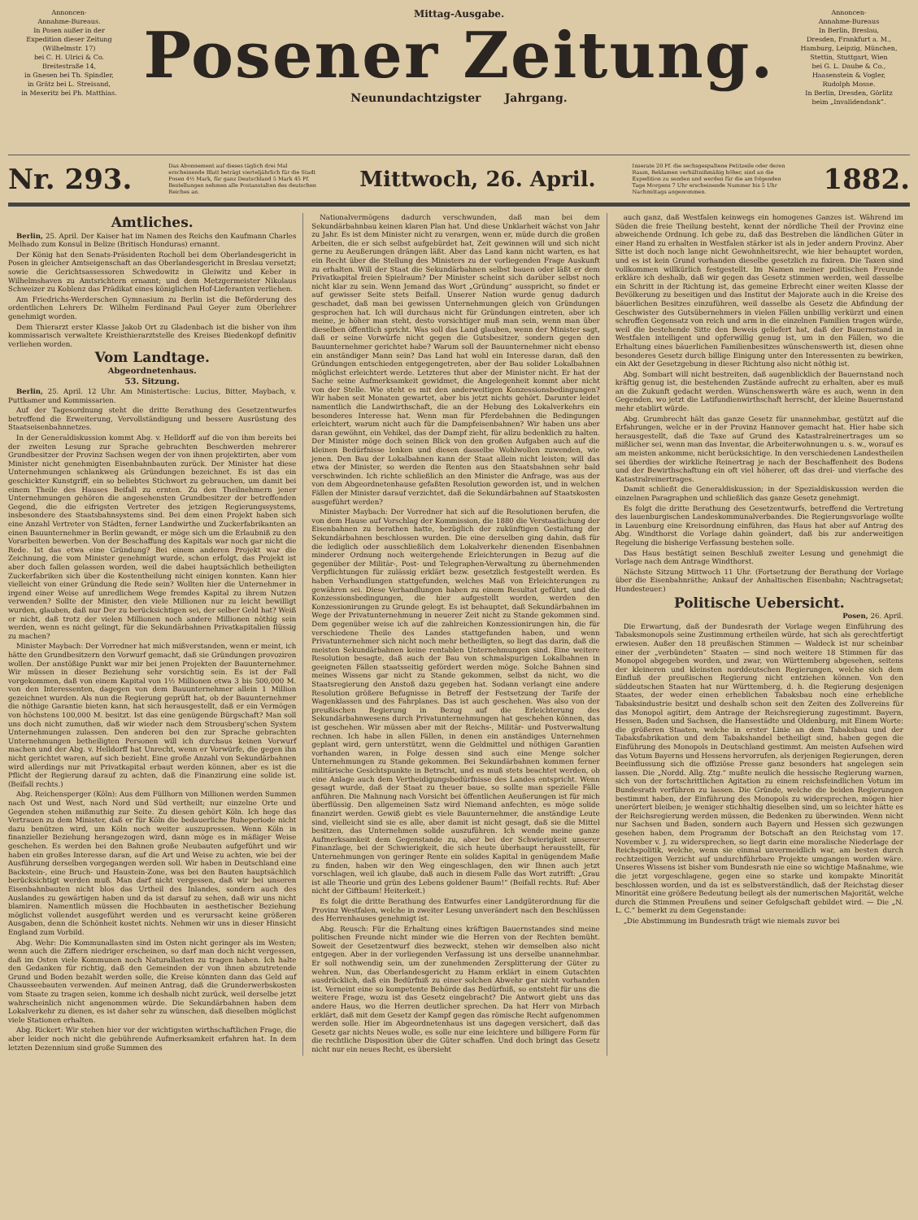Annoncen-
Annahme-Bureaus.
In Posen außer in der
Expedition dieser Zeitung
(Wilhelmstr. 17)
bei C. H. Ulrici & Co.
Breitestraße 14,
in Gnesen bei Th. Spindler,
in Grätz bei L. Streisand,
in Meseritz bei Ph. Matthias.
Mittag-Ausgabe.
Posener Zeitung.
Neunundachtzigster Jahrgang.
Annoncen-
Annahme-Bureaus
In Berlin, Breslau,
Dresden, Frankfurt a. M.,
Hamburg, Leipzig, München,
Stettin, Stuttgart, Wien
bei G. L. Daube & Co.,
Haasenstein & Vogler,
Rudolph Mosse.
In Berlin, Dresden, Görlitz
beim „Invalidendank“.
Nr. 293.
Das Abonnement auf dieses täglich drei Mal erscheinende Blatt beträgt vierteljährlich für die Stadt Posen 4½ Mark, für ganz Deutschland 5 Mark 45 Pf. Bestellungen nehmen alle Postanstalten des deutschen Reiches an.
Mittwoch, 26. April.
Inserate 20 Pf. die sechsgespaltene Petitzeile oder deren Raum, Reklamen verhältnißmäßig höher, sind an die Expedition zu senden und werden für die am folgenden Tage Morgens 7 Uhr erscheinende Nummer bis 5 Uhr Nachmittags angenommen.
1882.
Amtliches.
Berlin, 25. April. Der Kaiser hat im Namen des Reichs den Kaufmann Charles Melhado zum Konsul in Belize (Britisch Honduras) ernannt.
Der König hat den Senats-Präsidenten Rocholl bei dem Oberlandesgericht in Posen in gleicher Amtseigenschaft an das Oberlandesgericht in Breslau versetzt; sowie die Gerichtsassessoren Schwedowitz in Gleiwitz und Keber in Wilhelmshaven zu Amtsrichtern ernannt; und dem Metzgermeister Nikolaus Schweizer zu Koblenz das Prädikat eines königlichen Hof-Lieferanten verliehen.
Am Friedrichs-Werderschen Gymnasium zu Berlin ist die Beförderung des ordentlichen Lehrers Dr. Wilhelm Ferdinand Paul Geyer zum Oberlehrer genehmigt worden.
Dem Thierarzt erster Klasse Jakob Ort zu Gladenbach ist die bisher von ihm kommissarisch verwaltete Kreisthierarztstelle des Kreises Biedenkopf definitiv verliehen worden.
Vom Landtage.
Abgeordnetenhaus.
53. Sitzung.
Berlin, 25. April. 12 Uhr. Am Ministertische: Lucius, Bitter, Maybach, v. Puttkamer und Kommissarien.
Auf der Tagesordnung steht die dritte Berathung des Gesetzentwurfes betreffend die Erweiterung, Vervollständigung und bessere Ausrüstung des Staatseisenbahnnetzes.
In der Generaldiskussion kommt Abg. v. Helldorff auf die von ihm bereits bei der zweiten Lesung zur Sprache gebrachten Beschwerden mehrerer Grundbesitzer der Provinz Sachsen wegen der von ihnen projektirten, aber vom Minister nicht genehmigten Eisenbahnbauten zurück. Der Minister hat diese Unternehmungen schlankweg als Gründungen bezeichnet. Es ist das ein geschickter Kunstgriff, ein so beliebtes Stichwort zu gebrauchen, um damit bei einem Theile des Hauses Beifall zu ernten. Zu den Theilnehmern jener Unternehmungen gehören die angesehensten Grundbesitzer der betreffenden Gegend, die die eifrigsten Vertreter des jetzigen Regierungssystems, insbesondere des Staatsbahnsystems sind. Bei dem einen Projekt haben sich eine Anzahl Vertreter von Städten, ferner Landwirthe und Zuckerfabrikanten an einen Bauunternehmer in Berlin gewandt, er möge sich um die Erlaubniß zu den Vorarbeiten bewerben. Von der Beschaffung des Kapitals war noch gar nicht die Rede. Ist das etwa eine Gründung? Bei einem anderen Projekt war die Zeichnung, die vom Minister genehmigt wurde, schon erfolgt, das Projekt ist aber doch fallen gelassen worden, weil die dabei hauptsächlich betheiligten Zuckerfabriken sich über die Kostentheilung nicht einigen konnten. Kann hier vielleicht von einer Gründung die Rede sein? Wollten hier die Unternehmer in irgend einer Weise auf unredlichem Wege fremdes Kapital zu ihrem Nutzen verwenden? Sollte der Minister, den viele Millionen nur zu leicht bewilligt wurden, glauben, daß nur Der zu berücksichtigen sei, der selber Geld hat? Weiß er nicht, daß trotz der vielen Millionen noch andere Millionen nöthig sein werden, wenn es nicht gelingt, für die Sekundärbahnen Privatkapitalien flüssig zu machen?
Minister Maybach: Der Vorredner hat mich mißverstanden, wenn er meint, ich hätte den Grundbesitzern den Vorwurf gemacht, daß sie Gründungen provoziren wollen. Der anstößige Punkt war mir bei jenen Projekten der Bauunternehmer. Wir müssen in dieser Beziehung sehr vorsichtig sein. Es ist der Fall vorgekommen, daß von einem Kapital von 1½ Millionen etwa 3 bis 500,000 M. von den Interessenten, dagegen von dem Bauunternehmer allein 1 Million gezeichnet wurden. Als nun die Regierung geprüft hat, ob der Bauunternehmer die nöthige Garantie bieten kann, hat sich herausgestellt, daß er ein Vermögen von höchstens 100,000 M. besitzt. Ist das eine genügende Bürgschaft? Man soll uns doch nicht zumuthen, daß wir wieder nach dem Strousberg'schen System Unternehmungen zulassen. Den anderen bei den zur Sprache gebrachten Unternehmungen betheiligten Personen will ich durchaus keinen Vorwurf machen und der Abg. v. Helldorff hat Unrecht, wenn er Vorwürfe, die gegen ihn nicht gerichtet waren, auf sich bezieht. Eine große Anzahl von Sekundärbahnen wird allerdings nur mit Privatkapital erbaut werden können, aber es ist die Pflicht der Regierung darauf zu achten, daß die Finanzirung eine solide ist. (Beifall rechts.)
Abg. Reichensperger (Köln): Aus dem Füllhorn von Millionen werden Summen nach Ost und West, nach Nord und Süd vertheilt; nur einzelne Orte und Gegenden stehen mißmuthig zur Seite. Zu diesen gehört Köln. Ich hege das Vertrauen zu dem Minister, daß er für Köln die bedauerliche Ruheperiode nicht dazu benützen wird, um Köln noch weiter auszupressen. Wenn Köln in finanzieller Beziehung herangezogen wird, dann möge es in mäßiger Weise geschehen. Es werden bei den Bahnen große Neubauten aufgeführt und wir haben ein großes Interesse daran, auf die Art und Weise zu achten, wie bei der Ausführung derselben vorgegangen werden soll. Wir haben in Deutschland eine Backstein-, eine Bruch- und Haustein-Zone, was bei den Bauten hauptsächlich berücksichtigt werden muß. Man darf nicht vergessen, daß wir bei unseren Eisenbahnbauten nicht blos das Urtheil des Inlandes, sondern auch des Auslandes zu gewärtigen haben und da ist darauf zu sehen, daß wir uns nicht blamiren. Namentlich müssen die Hochbauten in aesthetischer Beziehung möglichst vollendet ausgeführt werden und es verursacht keine größeren Ausgaben, denn die Schönheit kostet nichts. Nehmen wir uns in dieser Hinsicht England zum Vorbild.
Abg. Wehr: Die Kommunallasten sind im Osten nicht geringer als im Westen; wenn auch die Ziffern niedriger erscheinen, so darf man doch nicht vergessen, daß im Osten viele Kommunen noch Naturallasten zu tragen haben. Ich halte den Gedanken für richtig, daß den Gemeinden der von ihnen abzutretende Grund und Boden bezahlt werden solle, die Kreise könnten dann das Geld auf Chausseebauten verwenden. Auf meinen Antrag, daß die Grunderwerbskosten vom Staate zu tragen seien, komme ich deshalb nicht zurück, weil derselbe jetzt wahrscheinlich nicht angenommen würde. Die Sekundärbahnen haben dem Lokalverkehr zu dienen, es ist daher sehr zu wünschen, daß dieselben möglichst viele Stationen erhalten.
Abg. Rickert: Wir stehen hier vor der wichtigsten wirthschaftlichen Frage, die aber leider noch nicht die gebührende Aufmerksamkeit erfahren hat. In dem letzten Dezennium sind große Summen des
Nationalvermögens dadurch verschwunden, daß man bei dem Sekundärbahnbau keinen klaren Plan hat. Und diese Unklarheit wächst von Jahr zu Jahr. Es ist dem Minister nicht zu verargen, wenn er, müde durch die großen Arbeiten, die er sich selbst aufgebürdet hat, Zeit gewinnen will und sich nicht gerne zu Aeußerungen drängen läßt. Aber das Land kann nicht warten, es hat ein Recht über die Stellung des Ministers zu der vorliegenden Frage Auskunft zu erhalten. Will der Staat die Sekundärbahnen selbst bauen oder läßt er dem Privatkapital freien Spielraum? Der Minister scheint sich darüber selbst noch nicht klar zu sein. Wenn Jemand das Wort „Gründung“ ausspricht, so findet er auf gewisser Seite stets Beifall. Unserer Nation wurde genug dadurch geschadet, daß man bei gewissen Unternehmungen gleich von Gründungen gesprochen hat. Ich will durchaus nicht für Gründungen eintreten, aber ich meine, je höher man steht, desto vorsichtiger muß man sein, wenn man über dieselben öffentlich spricht. Was soll das Land glauben, wenn der Minister sagt, daß er seine Vorwürfe nicht gegen die Gutsbesitzer, sondern gegen den Bauunternehmer gerichtet habe? Warum soll der Bauunternehmer nicht ebenso ein anständiger Mann sein? Das Land hat wohl ein Interesse daran, daß den Gründungen entschieden entgegengetreten, aber der Bau solider Lokalbahnen möglichst erleichtert werde. Letzteres thut aber der Minister nicht. Er hat der Sache seine Aufmerksamkeit gewidmet, die Angelegenheit kommt aber nicht von der Stelle. Wie steht es mit den anderweitigen Konzessionsbedingungen? Wir haben seit Monaten gewartet, aber bis jetzt nichts gehört. Darunter leidet namentlich die Landwirthschaft, die an der Hebung des Lokalverkehrs ein besonderes Interesse hat. Wenn man für Pferdebahnen die Bedingungen erleichtert, warum nicht auch für die Dampfeisenbahnen? Wir haben uns aber daran gewöhnt, ein Vehikel, das der Dampf zieht, für allzu bedenklich zu halten. Der Minister möge doch seinen Blick von den großen Aufgaben auch auf die kleinen Bedürfnisse lenken und diesen dasselbe Wohlwollen zuwenden, wie jenen. Den Bau der Lokalbahnen kann der Staat allein nicht leisten; will das etwa der Minister, so werden die Renten aus den Staatsbahnen sehr bald verschwinden. Ich richte schließlich an den Minister die Anfrage, was aus der von dem Abgeordnetenhause gefaßten Resolution geworden ist, und in welchen Fällen der Minister darauf verzichtet, daß die Sekundärbahnen auf Staatskosten ausgeführt werden?
Minister Maybach: Der Vorredner hat sich auf die Resolutionen berufen, die von dem Hause auf Vorschlag der Kommission, die 1880 die Verstaatlichung der Eisenbahnen zu berathen hatte, bezüglich der zukünftigen Gestaltung der Sekundärbahnen beschlossen wurden. Die eine derselben ging dahin, daß für die lediglich oder ausschließlich dem Lokalverkehr dienenden Eisenbahnen minderer Ordnung noch weitergehende Erleichterungen in Bezug auf die gegenüber der Militär-, Post- und Telegraphen-Verwaltung zu übernehmenden Verpflichtungen für zulässig erklärt bezw. gesetzlich festgestellt werden. Es haben Verhandlungen stattgefunden, welches Maß von Erleichterungen zu gewähren sei. Diese Verhandlungen haben zu einem Resultat geführt, und die Konzessionsbedingungen, die hier aufgestellt worden, werden den Konzessionirungen zu Grunde gelegt. Es ist behauptet, daß Sekundärbahnen im Wege der Privatunternehmung in neuerer Zeit nicht zu Stande gekommen sind. Dem gegenüber weise ich auf die zahlreichen Konzessionirungen hin, die für verschiedene Theile des Landes stattgefunden haben, und wenn Privatunternehmer sich nicht noch mehr betheiligten, so liegt das darin, daß die meisten Sekundärbahnen keine rentablen Unternehmungen sind. Eine weitere Resolution besagte, daß auch der Bau von schmalspurigen Lokalbahnen in geeigneten Fällen staatsseitig gefördert werden möge. Solche Bahnen sind meines Wissens gar nicht zu Stande gekommen, selbst da nicht, wo die Staatsregierung den Anstoß dazu gegeben hat. Sodann verlangt eine andere Resolution größere Befugnisse in Betreff der Festsetzung der Tarife der Wagenklassen und des Fahrplanes. Das ist auch geschehen. Was also von der preußischen Regierung in Bezug auf die Erleichterung des Sekundärbahnwesens durch Privatunternehmungen hat geschehen können, das ist geschehen. Wir müssen aber mit der Reichs-, Militär- und Postverwaltung rechnen. Ich habe in allen Fällen, in denen ein anständiges Unternehmen geplant wird, gern unterstützt, wenn die Geldmittel und nöthigen Garantien vorhanden waren, in Folge dessen sind auch eine Menge solcher Unternehmungen zu Stande gekommen. Bei Sekundärbahnen kommen ferner militärische Gesichtspunkte in Betracht, und es muß stets beachtet werden, ob eine Anlage auch dem Vertheidigungsbedürfnisse des Landes entspricht. Wenn gesagt wurde, daß der Staat zu theuer baue, so sollte man spezielle Fälle anführen. Die Mahnung nach Vorsicht bei öffentlichen Aeußerungen ist für mich überflüssig. Den allgemeinen Satz wird Niemand anfechten, es möge solide finanzirt werden. Gewiß giebt es viele Bauunternehmer, die anständige Leute sind, vielleicht sind sie es alle, aber damit ist nicht gesagt, daß sie die Mittel besitzen, das Unternehmen solide auszuführen. Ich wende meine ganze Aufmerksamkeit dem Gegenstande zu, aber bei der Schwierigkeit unserer Finanzlage, bei der Schwierigkeit, die sich heute überhaupt herausstellt, für Unternehmungen von geringer Rente ein solides Kapital in genügendem Maße zu finden, haben wir den Weg eingeschlagen, den wir Ihnen auch jetzt vorschlagen, weil ich glaube, daß auch in diesem Falle das Wort zutrifft: „Grau ist alle Theorie und grün des Lebens goldener Baum!“ (Beifall rechts. Ruf: Aber nicht der Giftbaum! Heiterkeit.)
Es folgt die dritte Berathung des Entwurfes einer Landgüterordnung für die Provinz Westfalen, welche in zweiter Lesung unverändert nach den Beschlüssen des Herrenhauses genehmigt ist.
Abg. Reusch: Für die Erhaltung eines kräftigen Bauernstandes sind meine politischen Freunde nicht minder wie die Herren von der Rechten bemüht. Soweit der Gesetzentwurf dies bezweckt, stehen wir demselben also nicht entgegen. Aber in der vorliegenden Verfassung ist uns derselbe unannehmbar. Er soll nothwendig sein, um der zunehmenden Zersplitterung der Güter zu wehren. Nun, das Oberlandesgericht zu Hamm erklärt in einem Gutachten ausdrücklich, daß ein Bedürfniß zu einer solchen Abwehr gar nicht vorhanden ist. Verneint eine so kompetente Behörde das Bedürfniß, so entsteht für uns die weitere Frage, wozu ist das Gesetz eingebracht? Die Antwort giebt uns das andere Haus, wo die Herren deutlicher sprechen. Da hat Herr von Mirbach erklärt, daß mit dem Gesetz der Kampf gegen das römische Recht aufgenommen werden solle. Hier im Abgeordnetenhaus ist uns dagegen versichert, daß das Gesetz gar nichts Neues wolle, es solle nur eine leichtere und billigere Form für die rechtliche Disposition über die Güter schaffen. Und doch bringt das Gesetz nicht nur ein neues Recht, es übersieht
auch ganz, daß Westfalen keinwegs ein homogenes Ganzes ist. Während im Süden die freie Theilung besteht, kennt der nördliche Theil der Provinz eine abweichende Ordnung. Ich gebe zu, daß das Bestreben die ländlichen Güter in einer Hand zu erhalten in Westfalen stärker ist als in jeder andern Provinz. Aber Sitte ist doch noch lange nicht Gewohnheitsrecht, wie hier behauptet worden, und es ist kein Grund vorhanden dieselbe gesetzlich zu fixiren. Die Taxen sind vollkommen willkürlich festgestellt. Im Namen meiner politischen Freunde erkläre ich deshalb, daß wir gegen das Gesetz stimmen werden, weil dasselbe ein Schritt in der Richtung ist, das gemeine Erbrecht einer weiten Klasse der Bevölkerung zu beseitigen und das Institut der Majorate auch in die Kreise des bäuerlichen Besitzes einzuführen, weil dasselbe als Gesetz die Abfindung der Geschwister des Gutsübernehmers in vielen Fällen unbillig verkürzt und einen schroffen Gegensatz von reich und arm in die einzelnen Familien tragen würde, weil die bestehende Sitte den Beweis geliefert hat, daß der Bauernstand in Westfalen intelligent und opferwillig genug ist, um in den Fällen, wo die Erhaltung eines bäuerlichen Familienbesitzes wünschenswerth ist, diesen ohne besonderes Gesetz durch billige Einigung unter den Interessenten zu bewirken, ein Akt der Gesetzgebung in dieser Richtung also nicht nöthig ist.
Abg. Sombart will nicht bestreiten, daß augenblicklich der Bauernstand noch kräftig genug ist, die bestehenden Zustände aufrecht zu erhalten, aber es muß an die Zukunft gedacht werden. Wünschenswerth wäre es auch, wenn in den Gegenden, wo jetzt die Latifundienwirthschaft herrscht, der kleine Bauernstand mehr etablirt würde.
Abg. Grumbrecht hält das ganze Gesetz für unannehmbar, gestützt auf die Erfahrungen, welche er in der Provinz Hannover gemacht hat. Hier habe sich herausgestellt, daß die Taxe auf Grund des Katastralreinertrages um so mißlicher sei, wenn man das Inventar, die Arbeiterwohnungen u. s. w., worauf es am meisten ankomme, nicht berücksichtige. In den verschiedenen Landestheilen sei überdies der wirkliche Reinertrag je nach der Beschaffenheit des Bodens und der Bewirthschaftung ein oft viel höherer, oft das drei- und vierfache des Katastralreinertrages.
Damit schließt die Generaldiskussion; in der Spezialdiskussion werden die einzelnen Paragraphen und schließlich das ganze Gesetz genehmigt.
Es folgt die dritte Berathung des Gesetzentwurfs, betreffend die Vertretung des lauenburgischen Landeskommunalverbandes. Die Regierungsvorlage wollte in Lauenburg eine Kreisordnung einführen, das Haus hat aber auf Antrag des Abg. Windthorst die Vorlage dahin geändert, daß bis zur anderweitigen Regelung die bisherige Verfassung bestehen solle.
Das Haus bestätigt seinen Beschluß zweiter Lesung und genehmigt die Vorlage nach dem Antrage Windthorst.
Nächste Sitzung Mittwoch 11 Uhr. (Fortsetzung der Berathung der Vorlage über die Eisenbahnräthe; Ankauf der Anhaltischen Eisenbahn; Nachtragsetat; Hundesteuer.)
Politische Uebersicht.
Posen, 26. April.
Die Erwartung, daß der Bundesrath der Vorlage wegen Einführung des Tabaksmonopols seine Zustimmung ertheilen würde, hat sich als gerechtfertigt erwiesen. Außer den 18 preußischen Stimmen — Waldeck ist nur scheinbar einer der „verbündeten“ Staaten — sind noch weitere 18 Stimmen für das Monopol abgegeben worden, und zwar, von Württemberg abgesehen, seitens der kleineren und kleinsten norddeutschen Regierungen, welche sich dem Einfluß der preußischen Regierung nicht entziehen können. Von den süddeutschen Staaten hat nur Württemberg, d. h. die Regierung desjenigen Staates, der weder einen erheblichen Tabaksbau noch eine erhebliche Tabaksindustrie besitzt und deshalb schon seit den Zeiten des Zollvereins für das Monopol agitirt, dem Antrage der Reichsregierung zugestimmt. Bayern, Hessen, Baden und Sachsen, die Hansestädte und Oldenburg, mit Einem Worte: die größeren Staaten, welche in erster Linie an dem Tabaksbau und der Tabaksfabrikation und dem Tabakshandel betheiligt sind, haben gegen die Einführung des Monopols in Deutschland gestimmt. Am meisten Aufsehen wird das Votum Bayerns und Hessens hervorrufen, als derjenigen Regierungen, deren Beeinflussung sich die offiziöse Presse ganz besonders hat angelegen sein lassen. Die „Nordd. Allg. Ztg.“ mußte neulich die hessische Regierung warnen, sich von der fortschrittlichen Agitation zu einem reichsfeindlichen Votum im Bundesrath verführen zu lassen. Die Gründe, welche die beiden Regierungen bestimmt haben, der Einführung des Monopols zu widersprechen, mögen hier unerörtert bleiben; je weniger stichhaltig dieselben sind, um so leichter hätte es der Reichsregierung werden müssen, die Bedenken zu überwinden. Wenn nicht nur Sachsen und Baden, sondern auch Bayern und Hessen sich gezwungen gesehen haben, dem Programm der Botschaft an den Reichstag vom 17. November v. J. zu widersprechen, so liegt darin eine moralische Niederlage der Reichspolitik, welche, wenn sie einmal unvermeidlich war, am besten durch rechtzeitigen Verzicht auf undurchführbare Projekte umgangen worden wäre. Unseres Wissens ist bisher vom Bundesrath nie eine so wichtige Maßnahme, wie die jetzt vorgeschlagene, gegen eine so starke und kompakte Minorität beschlossen worden, und da ist es selbstverständlich, daß der Reichstag dieser Minorität eine größere Bedeutung beilegt als der numerischen Majorität, welche durch die Stimmen Preußens und seiner Gefolgschaft gebildet wird. — Die „N. L. C.“ bemerkt zu dem Gegenstande:
„Die Abstimmung im Bundesrath trägt wie niemals zuvor bei